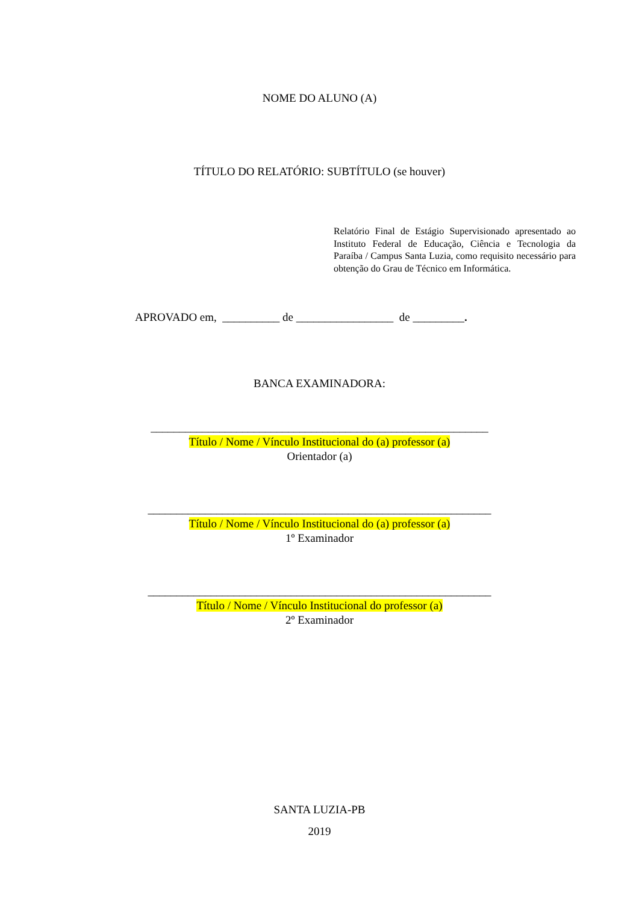NOME DO ALUNO (A)
TÍTULO DO RELATÓRIO: SUBTÍTULO (se houver)
Relatório Final de Estágio Supervisionado apresentado ao Instituto Federal de Educação, Ciência e Tecnologia da Paraíba / Campus Santa Luzia, como requisito necessário para obtenção do Grau de Técnico em Informática.
APROVADO em, __________ de _________________ de _________.
BANCA EXAMINADORA:
___________________________________________________________
Título / Nome / Vínculo Institucional do (a) professor (a)
Orientador (a)
____________________________________________________________
Título / Nome / Vínculo Institucional do (a) professor (a)
1º Examinador
____________________________________________________________
Título / Nome / Vínculo Institucional do professor (a)
2º Examinador
SANTA LUZIA-PB
2019